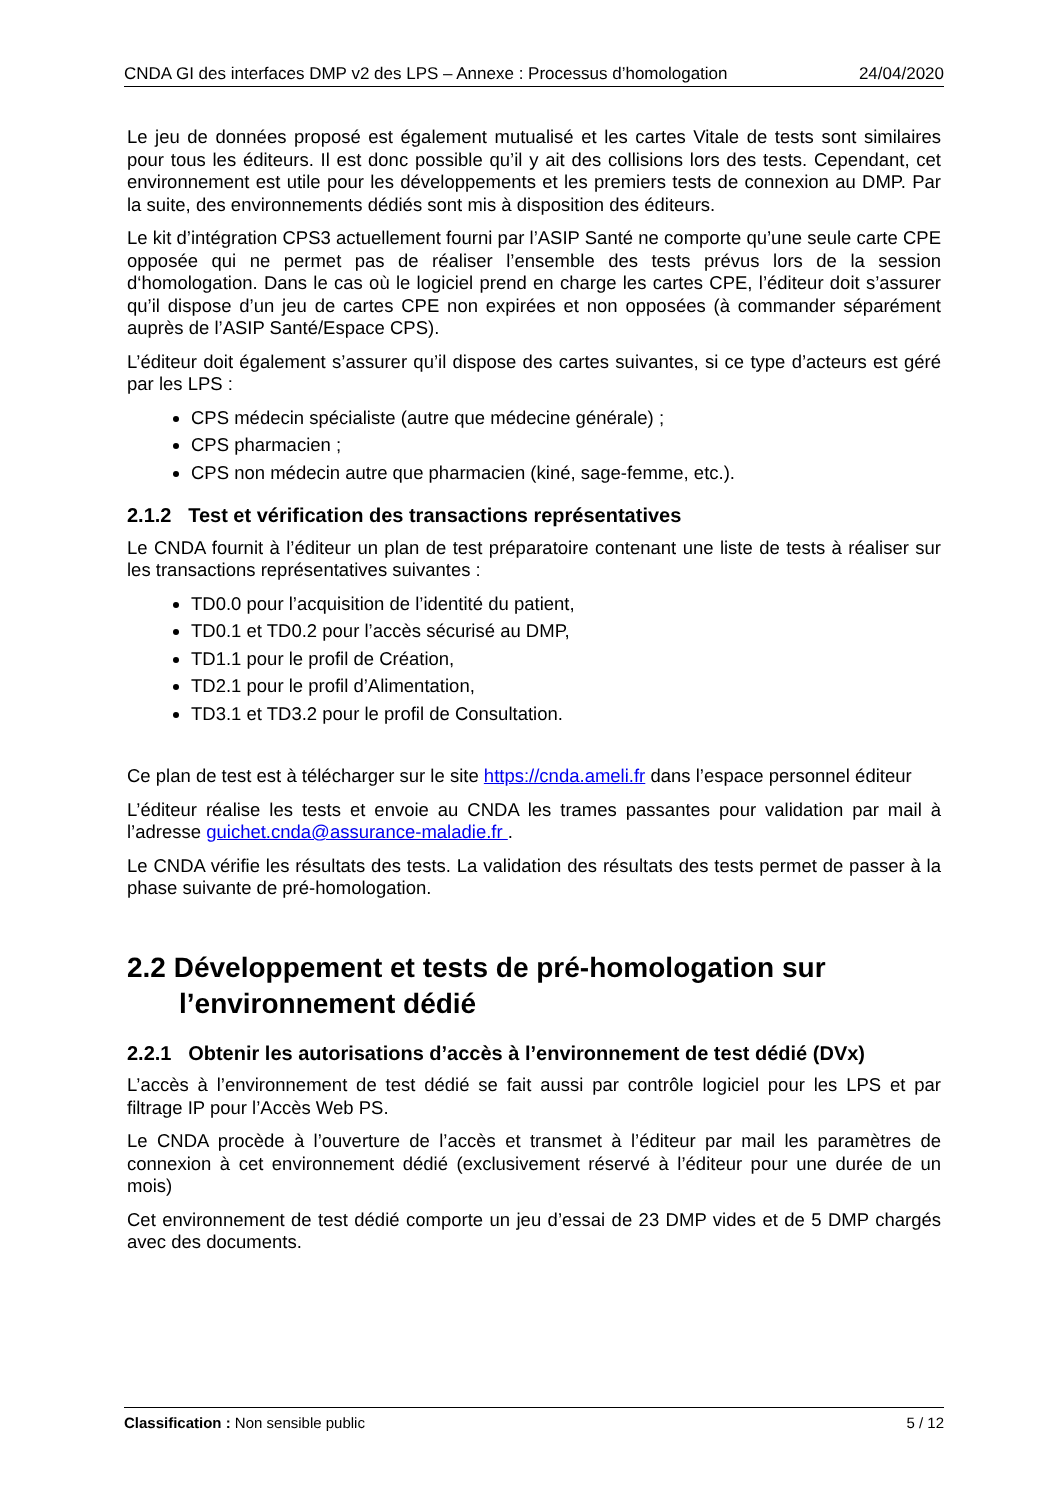CNDA GI des interfaces DMP v2 des LPS – Annexe : Processus d’homologation 24/04/2020
Le jeu de données proposé est également mutualisé et les cartes Vitale de tests sont similaires pour tous les éditeurs. Il est donc possible qu’il y ait des collisions lors des tests. Cependant, cet environnement est utile pour les développements et les premiers tests de connexion au DMP. Par la suite, des environnements dédiés sont mis à disposition des éditeurs.
Le kit d’intégration CPS3 actuellement fourni par l’ASIP Santé ne comporte qu’une seule carte CPE opposée qui ne permet pas de réaliser l’ensemble des tests prévus lors de la session d‘homologation. Dans le cas où le logiciel prend en charge les cartes CPE, l’éditeur doit s’assurer qu’il dispose d’un jeu de cartes CPE non expirées et non opposées (à commander séparément auprès de l’ASIP Santé/Espace CPS).
L’éditeur doit également s’assurer qu’il dispose des cartes suivantes, si ce type d’acteurs est géré par les LPS :
CPS médecin spécialiste (autre que médecine générale) ;
CPS pharmacien ;
CPS non médecin autre que pharmacien (kiné, sage-femme, etc.).
2.1.2 Test et vérification des transactions représentatives
Le CNDA fournit à l’éditeur un plan de test préparatoire contenant une liste de tests à réaliser sur les transactions représentatives suivantes :
TD0.0 pour l’acquisition de l’identité du patient,
TD0.1 et TD0.2 pour l’accès sécurisé au DMP,
TD1.1 pour le profil de Création,
TD2.1 pour le profil d’Alimentation,
TD3.1 et TD3.2 pour le profil de Consultation.
Ce plan de test est à télécharger sur le site https://cnda.ameli.fr dans l’espace personnel éditeur
L’éditeur réalise les tests et envoie au CNDA les trames passantes pour validation par mail à l’adresse guichet.cnda@assurance-maladie.fr .
Le CNDA vérifie les résultats des tests. La validation des résultats des tests permet de passer à la phase suivante de pré-homologation.
2.2 Développement et tests de pré-homologation sur l’environnement dédié
2.2.1 Obtenir les autorisations d’accès à l’environnement de test dédié (DVx)
L’accès à l’environnement de test dédié se fait aussi par contrôle logiciel pour les LPS et par filtrage IP pour l’Accès Web PS.
Le CNDA procède à l’ouverture de l’accès et transmet à l’éditeur par mail les paramètres de connexion à cet environnement dédié (exclusivement réservé à l’éditeur pour une durée de un mois)
Cet environnement de test dédié comporte un jeu d’essai de 23 DMP vides et de 5 DMP chargés avec des documents.
Classification : Non sensible public 5 / 12